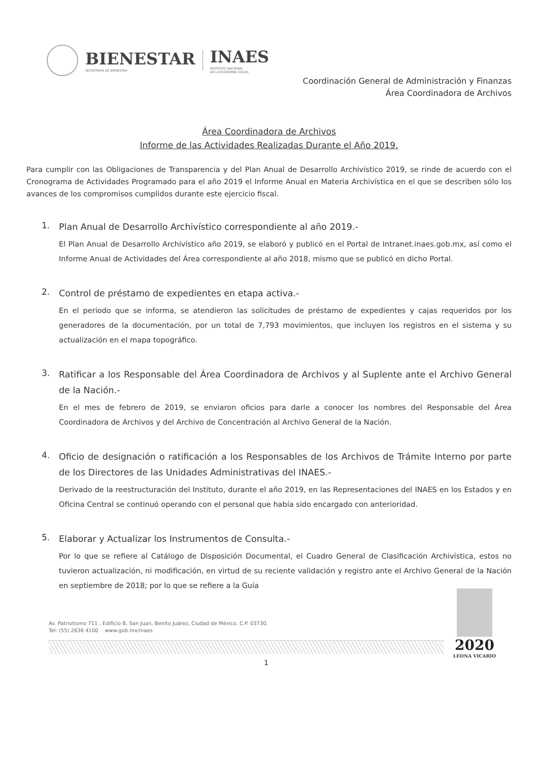BIENESTAR
SECRETARÍA DE BIENESTAR
INAES
INSTITUTO NACIONAL
DE LA ECONOMÍA SOCIAL
Coordinación General de Administración y Finanzas
Área Coordinadora de Archivos
Área Coordinadora de Archivos
Informe de las Actividades Realizadas Durante el Año 2019.
Para cumplir con las Obligaciones de Transparencia y del Plan Anual de Desarrollo Archivístico 2019, se rinde de acuerdo con el Cronograma de Actividades Programado para el año 2019 el Informe Anual en Materia Archivística en el que se describen sólo los avances de los compromisos cumplidos durante este ejercicio fiscal.
1.
Plan Anual de Desarrollo Archivístico correspondiente al año 2019.-
El Plan Anual de Desarrollo Archivístico año 2019, se elaboró y publicó en el Portal de Intranet.inaes.gob.mx, así como el Informe Anual de Actividades del Área correspondiente al año 2018, mismo que se publicó en dicho Portal.
2.
Control de préstamo de expedientes en etapa activa.-
En el periodo que se informa, se atendieron las solicitudes de préstamo de expedientes y cajas requeridos por los generadores de la documentación, por un total de 7,793 movimientos, que incluyen los registros en el sistema y su actualización en el mapa topográfico.
3.
Ratificar a los Responsable del Área Coordinadora de Archivos y al Suplente ante el Archivo General de la Nación.-
En el mes de febrero de 2019, se enviaron oficios para darle a conocer los nombres del Responsable del Área Coordinadora de Archivos y del Archivo de Concentración al Archivo General de la Nación.
4.
Oficio de designación o ratificación a los Responsables de los Archivos de Trámite Interno por parte de los Directores de las Unidades Administrativas del INAES.-
Derivado de la reestructuración del Instituto, durante el año 2019, en las Representaciones del INAES en los Estados y en Oficina Central se continuó operando con el personal que había sido encargado con anterioridad.
5.
Elaborar y Actualizar los Instrumentos de Consulta.-
Por lo que se refiere al Catálogo de Disposición Documental, el Cuadro General de Clasificación Archivística, estos no tuvieron actualización, ni modificación, en virtud de su reciente validación y registro ante el Archivo General de la Nación en septiembre de 2018; por lo que se refiere a la Guía
Av. Patriotismo 711 , Edificio B, San Juan, Benito Juárez, Ciudad de México. C.P. 03730.
Tel: (55) 2636 4100 www.gob.mx/inaes
1
2020
LEONA VICARIO